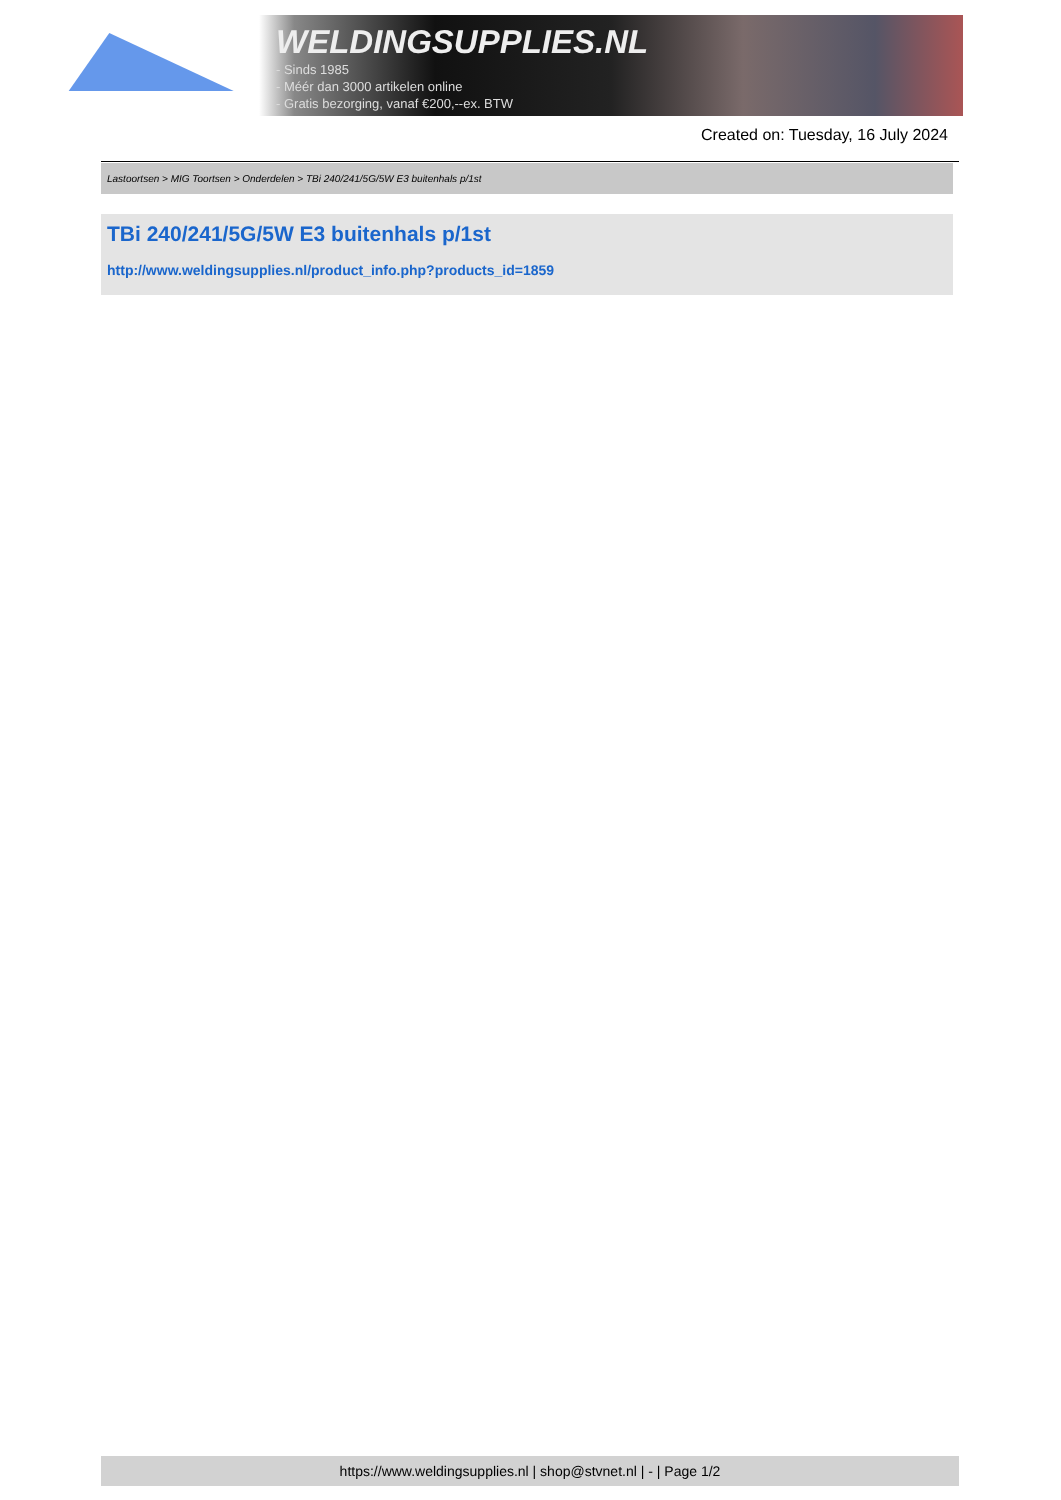WELDINGSUPPLIES.NL
- Sinds 1985
- Méér dan 3000 artikelen online
- Gratis bezorging, vanaf €200,--ex. BTW
Created on: Tuesday, 16 July 2024
Lastoortsen > MIG Toortsen > Onderdelen > TBi 240/241/5G/5W E3 buitenhals p/1st
TBi 240/241/5G/5W E3 buitenhals p/1st
http://www.weldingsupplies.nl/product_info.php?products_id=1859
https://www.weldingsupplies.nl | shop@stvnet.nl | - | Page 1/2